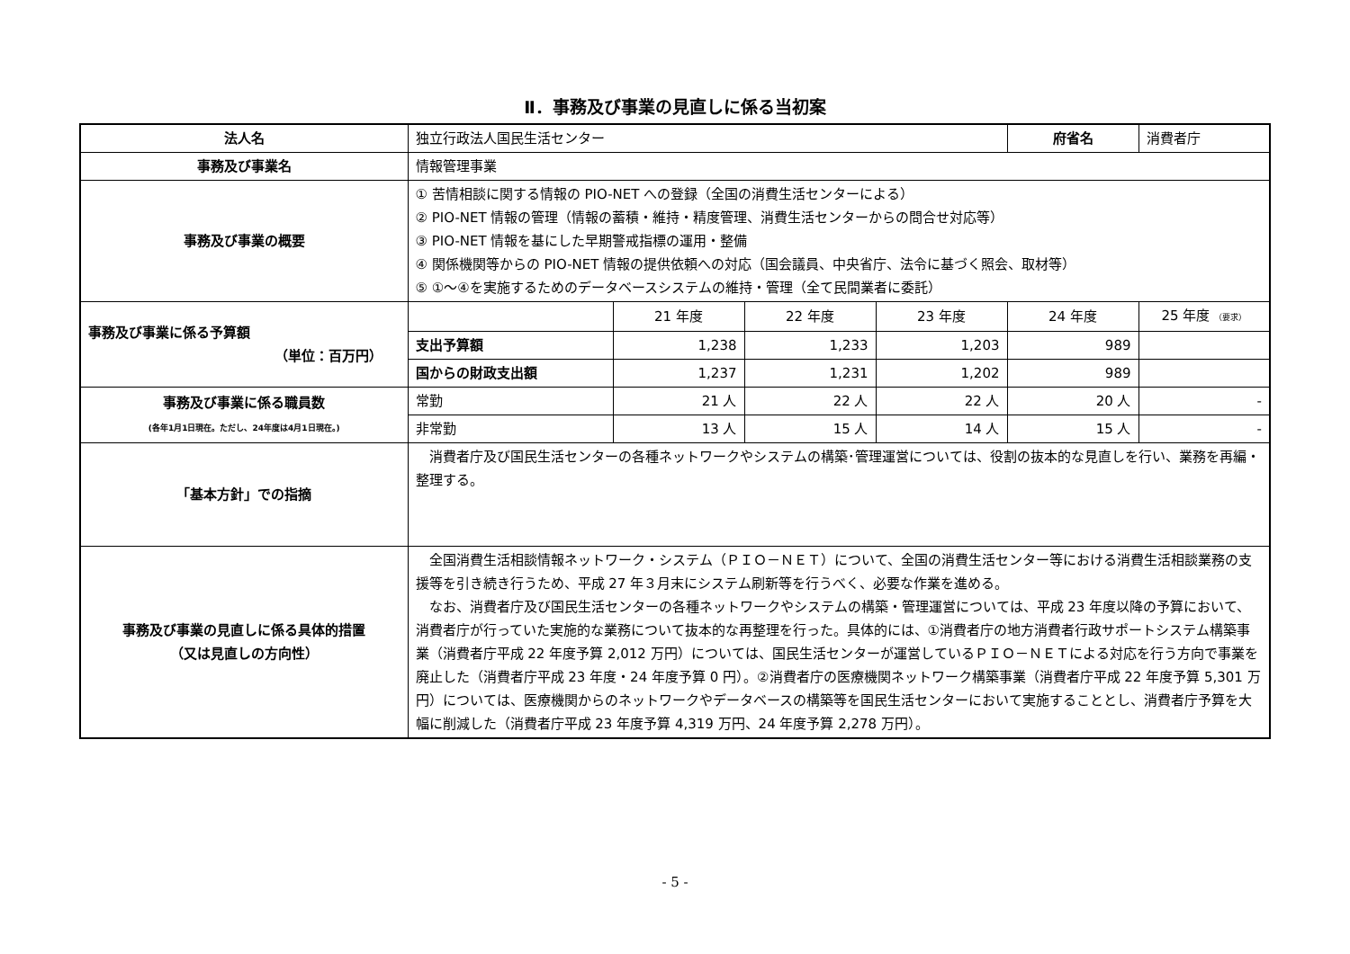Ⅱ．事務及び事業の見直しに係る当初案
| 法人名 | 独立行政法人国民生活センター | | | | 府省名 | 消費者庁 |
| 事務及び事業名 | 情報管理事業 | | | | | |
| 事務及び事業の概要 | ① 苦情相談に関する情報の PIO-NET への登録（全国の消費生活センターによる） ② PIO-NET 情報の管理（情報の蓄積・維持・精度管理、消費生活センターからの問合せ対応等） ③ PIO-NET 情報を基にした早期警戒指標の運用・整備 ④ 関係機関等からの PIO-NET 情報の提供依頼への対応（国会議員、中央省庁、法令に基づく照会、取材等） ⑤ ①～④を実施するためのデータベースシステムの維持・管理（全て民間業者に委託） | | | | | |
| 事務及び事業に係る予算額 （単位：百万円） | | 21 年度 | 22 年度 | 23 年度 | 24 年度 | 25 年度 （要求） |
| | 支出予算額 | 1,238 | 1,233 | 1,203 | 989 | |
| | 国からの財政支出額 | 1,237 | 1,231 | 1,202 | 989 | |
| 事務及び事業に係る職員数 (各年1月1日現在。ただし、24年度は4月1日現在。) | 常勤 | 21 人 | 22 人 | 22 人 | 20 人 | - |
| | 非常勤 | 13 人 | 15 人 | 14 人 | 15 人 | - |
| 「基本方針」での指摘 | 消費者庁及び国民生活センターの各種ネットワークやシステムの構築･管理運営については、役割の抜本的な見直しを行い、業務を再編・整理する。 | | | | | |
| 事務及び事業の見直しに係る具体的措置 （又は見直しの方向性） | 全国消費生活相談情報ネットワーク・システム（ＰＩＯ－ＮＥＴ）について、全国の消費生活センター等における消費生活相談業務の支援等を引き続き行うため、平成 27 年３月末にシステム刷新等を行うべく、必要な作業を進める。 なお、消費者庁及び国民生活センターの各種ネットワークやシステムの構築・管理運営については、平成 23 年度以降の予算において、消費者庁が行っていた実施的な業務について抜本的な再整理を行った。具体的には、①消費者庁の地方消費者行政サポートシステム構築事業（消費者庁平成 22 年度予算 2,012 万円）については、国民生活センターが運営しているＰＩＯ－ＮＥＴによる対応を行う方向で事業を廃止した（消費者庁平成 23 年度・24 年度予算 0 円）。②消費者庁の医療機関ネットワーク構築事業（消費者庁平成 22 年度予算 5,301 万円）については、医療機関からのネットワークやデータベースの構築等を国民生活センターにおいて実施することとし、消費者庁予算を大幅に削減した（消費者庁平成 23 年度予算 4,319 万円、24 年度予算 2,278 万円）。 | | | | | |
- 5 -